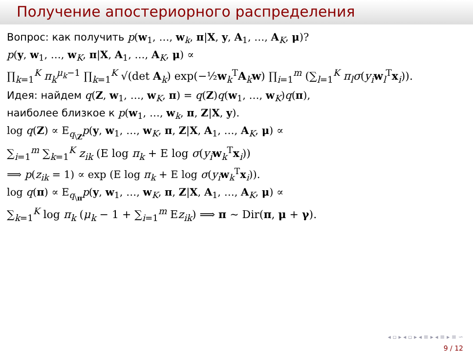Получение апостериорного распределения
Вопрос: как получить p(w<sub>1</sub>, …, w<sub>k</sub>, π|X, y, A<sub>1</sub>, …, A<sub>K</sub>, μ)?
p(y, w<sub>1</sub>, …, w<sub>K</sub>, π|X, A<sub>1</sub>, …, A<sub>K</sub>, μ) ∝
∏<sub>k=1</sub><sup>K</sup> π<sub>k</sub><sup>μ<sub>k</sub>−1</sup> ∏<sub>k=1</sub><sup>K</sup> √(det A<sub>k</sub>) exp(−½w<sub>k</sub><sup>T</sup>A<sub>k</sub>w) ∏<sub>i=1</sub><sup>m</sup> (∑<sub>l=1</sub><sup>K</sup> π<sub>l</sub>σ(y<sub>i</sub>w<sub>l</sub><sup>T</sup>x<sub>i</sub>)).
Идея: найдем q(Z, w<sub>1</sub>, …, w<sub>K</sub>, π) = q(Z)q(w<sub>1</sub>, …, w<sub>K</sub>)q(π),
наиболее близкое к p(w<sub>1</sub>, …, w<sub>k</sub>, π, Z|X, y).
log q(Z) ∝ E<sub>q<sub>\Z</sub></sub>p(y, w<sub>1</sub>, …, w<sub>K</sub>, π, Z|X, A<sub>1</sub>, …, A<sub>K</sub>, μ) ∝
∑<sub>i=1</sub><sup>m</sup> ∑<sub>k=1</sub><sup>K</sup> z<sub>ik</sub> (E log π<sub>k</sub> + E log σ(y<sub>i</sub>w<sub>k</sub><sup>T</sup>x<sub>i</sub>))
⟹ p(z<sub>ik</sub> = 1) ∝ exp (E log π<sub>k</sub> + E log σ(y<sub>i</sub>w<sub>k</sub><sup>T</sup>x<sub>i</sub>)).
log q(π) ∝ E<sub>q<sub>\π</sub></sub>p(y, w<sub>1</sub>, …, w<sub>K</sub>, π, Z|X, A<sub>1</sub>, …, A<sub>K</sub>, μ) ∝
∑<sub>k=1</sub><sup>K</sup> log π<sub>k</sub> (μ<sub>k</sub> − 1 + ∑<sub>i=1</sub><sup>m</sup> Ez<sub>ik</sub>) ⟹ π ∼ Dir(π, μ + γ).
◂ ▫ ▸ ◂ ▫ ▸ ◂ ≡ ▸ ◂ ≡ ▸ ≡ ∽
9 / 12